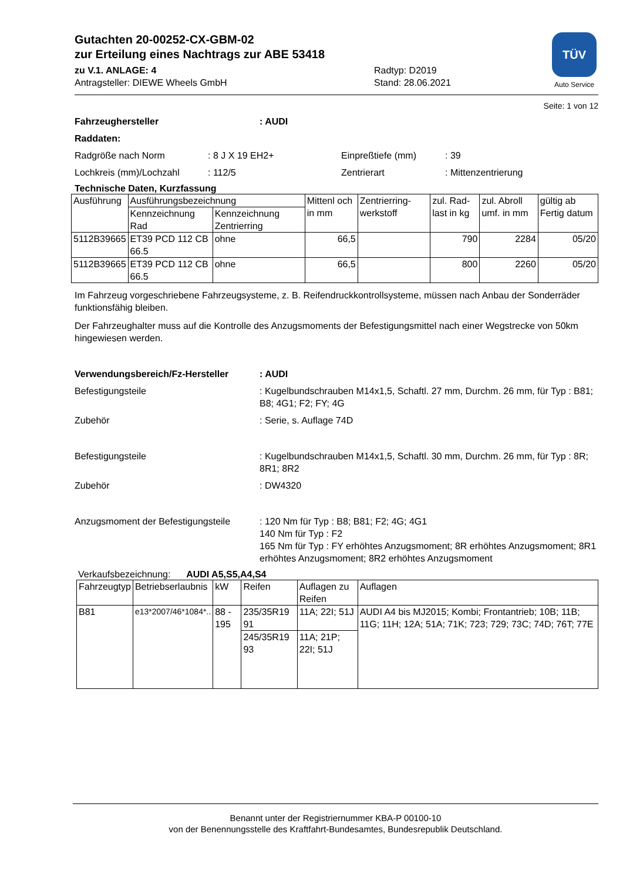Gutachten 20-00252-CX-GBM-02
zur Erteilung eines Nachtrags zur ABE 53418
zu V.1. ANLAGE: 4
Antragsteller: DIEWE Wheels GmbH
Radtyp: D2019
Stand: 28.06.2021
TÜV
Auto Service
Seite: 1 von 12
Fahrzeughersteller: AUDI
Raddaten:
Radgröße nach Norm: 8 J X 19 EH2+ Einpreßtiefe (mm): 39
Lochkreis (mm)/Lochzahl: 112/5 Zentrierart: Mittenzentrierung
Technische Daten, Kurzfassung
| Ausführung | Ausführungsbezeichnung | | Mittenl och in mm | Zentrierring-werkstoff | zul. Rad-last in kg | zul. Abroll umf. in mm | gültig ab Fertig datum |
| --- | --- | --- | --- | --- | --- | --- | --- |
| | Kennzeichnung Rad | Kennzeichnung Zentrierring | | | | | |
| 5112B39665 | ET39 PCD 112 CB 66.5 | ohne | 66,5 | | 790 | 2284 | 05/20 |
| 5112B39665 | ET39 PCD 112 CB 66.5 | ohne | 66,5 | | 800 | 2260 | 05/20 |
Im Fahrzeug vorgeschriebene Fahrzeugsysteme, z. B. Reifendruckkontrollsysteme, müssen nach Anbau der Sonderräder funktionsfähig bleiben.
Der Fahrzeughalter muss auf die Kontrolle des Anzugsmoments der Befestigungsmittel nach einer Wegstrecke von 50km hingewiesen werden.
Verwendungsbereich/Fz-Hersteller: AUDI
Befestigungsteile: Kugelbundschrauben M14x1,5, Schaftl. 27 mm, Durchm. 26 mm, für Typ : B81; B8; 4G1; F2; FY; 4G
Zubehör: Serie, s. Auflage 74D
Befestigungsteile: Kugelbundschrauben M14x1,5, Schaftl. 30 mm, Durchm. 26 mm, für Typ : 8R; 8R1; 8R2
Zubehör: DW4320
Anzugsmoment der Befestigungsteile: 120 Nm für Typ : B8; B81; F2; 4G; 4G1
140 Nm für Typ : F2
165 Nm für Typ : FY erhöhtes Anzugsmoment; 8R erhöhtes Anzugsmoment; 8R1 erhöhtes Anzugsmoment; 8R2 erhöhtes Anzugsmoment
Verkaufsbezeichnung: AUDI A5,S5,A4,S4
| Fahrzeugtyp | Betriebserlaubnis | kW | Reifen | Auflagen zu Reifen | Auflagen |
| --- | --- | --- | --- | --- | --- |
| B81 | e13*2007/46*1084*.. | 88 - 195 | 235/35R19 91 | 11A; 22I; 51J | AUDI A4 bis MJ2015; Kombi; Frontantrieb; 10B; 11B; 11G; 11H; 12A; 51A; 71K; 723; 729; 73C; 74D; 76T; 77E |
| | | | 245/35R19 93 | 11A; 21P; 22I; 51J | |
Benannt unter der Registriernummer KBA-P 00100-10
von der Benennungsstelle des Kraftfahrt-Bundesamtes, Bundesrepublik Deutschland.